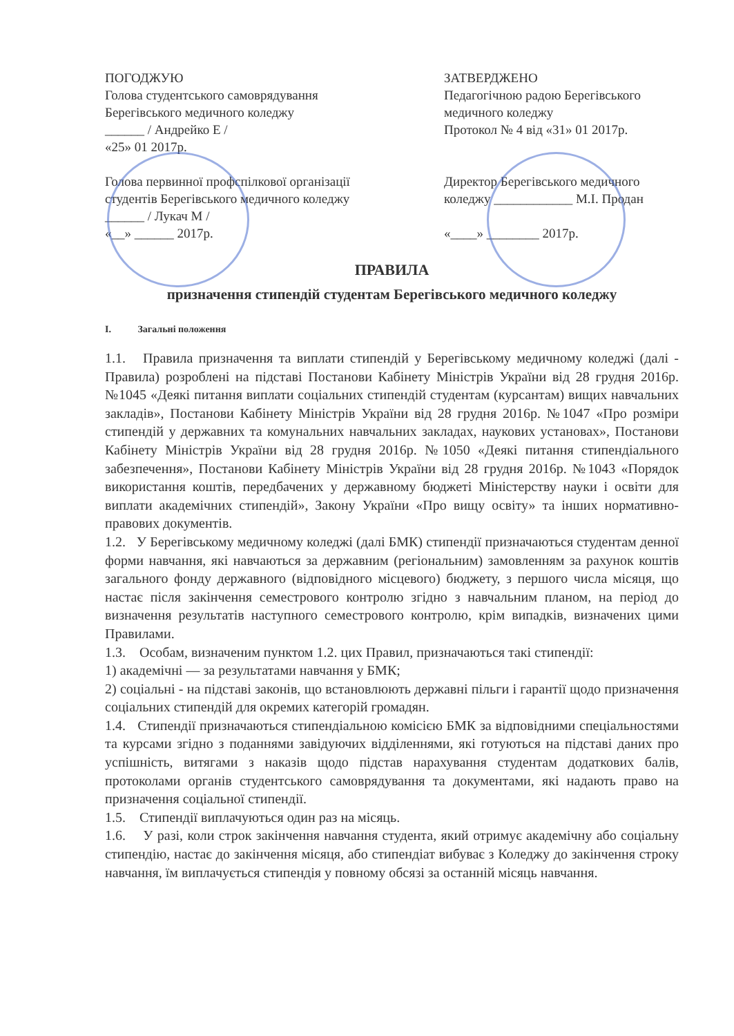ПОГОДЖУЮ
Голова студентського самоврядування
Берегівського медичного коледжу
______ / Андрейко Е /
«25» 01 2017р.
Голова первинної профспілкової організації
студентів Берегівського медичного коледжу
______ / Лукач М /
«__» ______ 2017р.
ЗАТВЕРДЖЕНО
Педагогічною радою Берегівського
медичного коледжу
Протокол № 4 від «31» 01 2017р.
Директор Берегівського медичного
коледжу ____________ М.І. Продан
«____» ________ 2017р.
ПРАВИЛА
призначення стипендій студентам Берегівського медичного коледжу
I. Загальні положення
1.1. Правила призначення та виплати стипендій у Берегівському медичному коледжі (далі - Правила) розроблені на підставі Постанови Кабінету Міністрів України від 28 грудня 2016р. №1045 «Деякі питання виплати соціальних стипендій студентам (курсантам) вищих навчальних закладів», Постанови Кабінету Міністрів України від 28 грудня 2016р. №1047 «Про розміри стипендій у державних та комунальних навчальних закладах, наукових установах», Постанови Кабінету Міністрів України від 28 грудня 2016р. №1050 «Деякі питання стипендіального забезпечення», Постанови Кабінету Міністрів України від 28 грудня 2016р. №1043 «Порядок використання коштів, передбачених у державному бюджеті Міністерству науки і освіти для виплати академічних стипендій», Закону України «Про вищу освіту» та інших нормативно-правових документів.
1.2. У Берегівському медичному коледжі (далі БМК) стипендії призначаються студентам денної форми навчання, які навчаються за державним (регіональним) замовленням за рахунок коштів загального фонду державного (відповідного місцевого) бюджету, з першого числа місяця, що настає після закінчення семестрового контролю згідно з навчальним планом, на період до визначення результатів наступного семестрового контролю, крім випадків, визначених цими Правилами.
1.3. Особам, визначеним пунктом 1.2. цих Правил, призначаються такі стипендії:
1) академічні — за результатами навчання у БМК;
2) соціальні - на підставі законів, що встановлюють державні пільги і гарантії щодо призначення соціальних стипендій для окремих категорій громадян.
1.4. Стипендії призначаються стипендіальною комісією БМК за відповідними спеціальностями та курсами згідно з поданнями завідуючих відділеннями, які готуються на підставі даних про успішність, витягами з наказів щодо підстав нарахування студентам додаткових балів, протоколами органів студентського самоврядування та документами, які надають право на призначення соціальної стипендії.
1.5. Стипендії виплачуються один раз на місяць.
1.6. У разі, коли строк закінчення навчання студента, який отримує академічну або соціальну стипендію, настає до закінчення місяця, або стипендіат вибуває з Коледжу до закінчення строку навчання, їм виплачується стипендія у повному обсязі за останній місяць навчання.